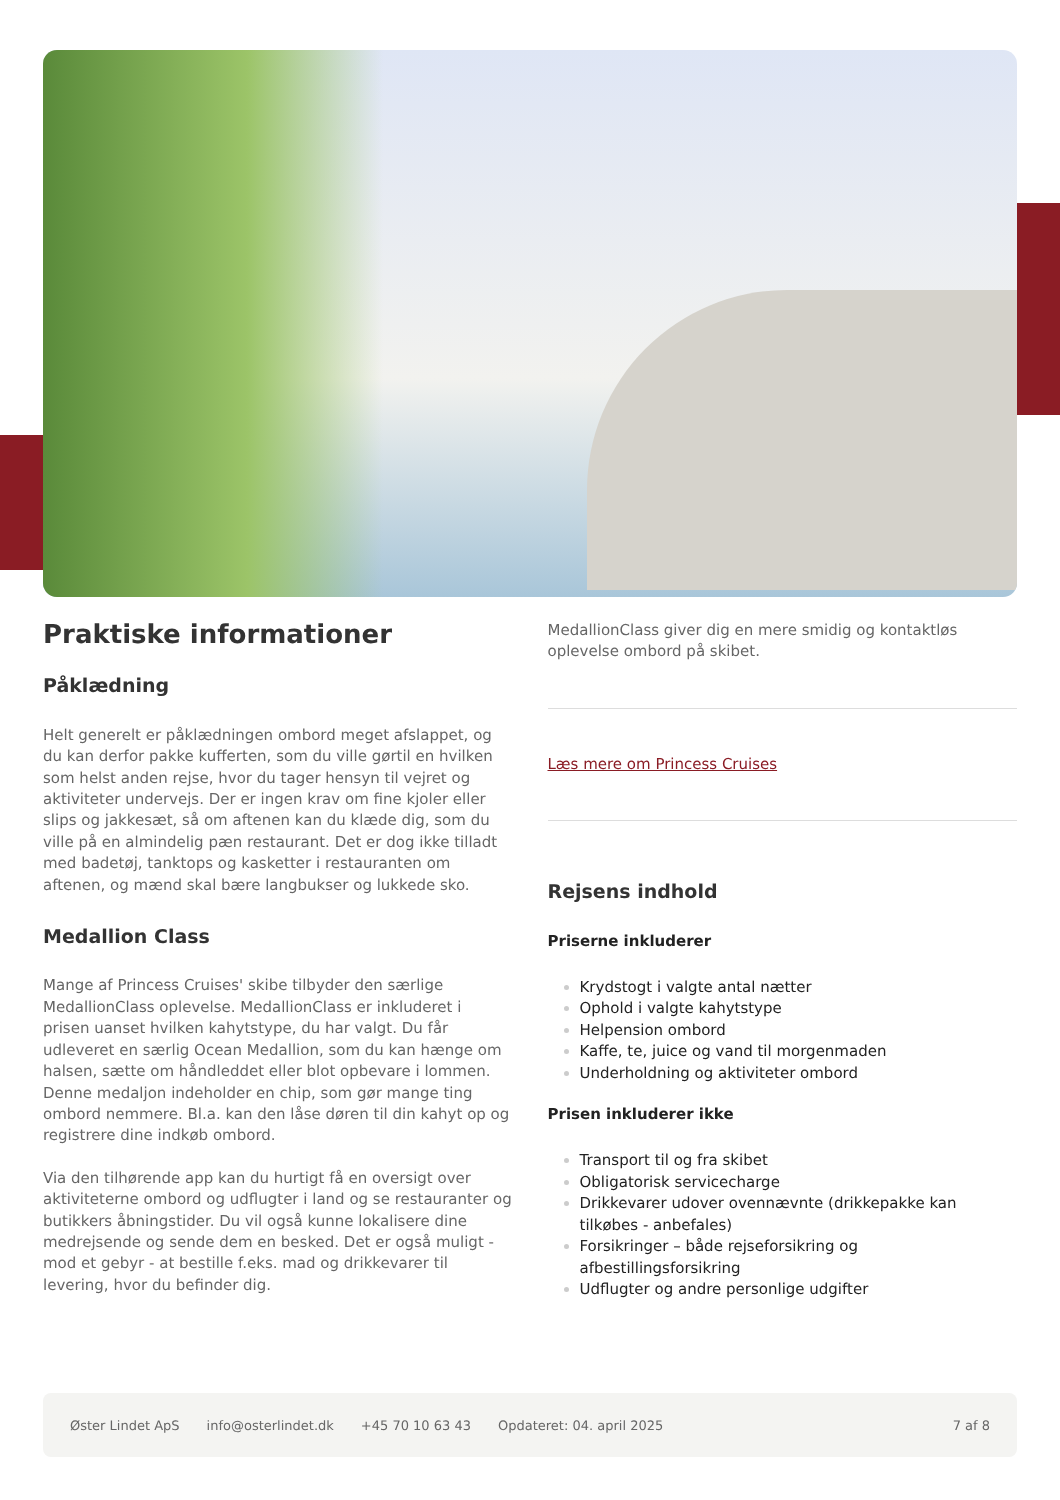Praktiske informationer
Påklædning
Helt generelt er påklædningen ombord meget afslappet, og du kan derfor pakke kufferten, som du ville gørtil en hvilken som helst anden rejse, hvor du tager hensyn til vejret og aktiviteter undervejs. Der er ingen krav om fine kjoler eller slips og jakkesæt, så om aftenen kan du klæde dig, som du ville på en almindelig pæn restaurant. Det er dog ikke tilladt med badetøj, tanktops og kasketter i restauranten om aftenen, og mænd skal bære langbukser og lukkede sko.
Medallion Class
Mange af Princess Cruises' skibe tilbyder den særlige MedallionClass oplevelse. MedallionClass er inkluderet i prisen uanset hvilken kahytstype, du har valgt. Du får udleveret en særlig Ocean Medallion, som du kan hænge om halsen, sætte om håndleddet eller blot opbevare i lommen. Denne medaljon indeholder en chip, som gør mange ting ombord nemmere. Bl.a. kan den låse døren til din kahyt op og registrere dine indkøb ombord.
Via den tilhørende app kan du hurtigt få en oversigt over aktiviteterne ombord og udflugter i land og se restauranter og butikkers åbningstider. Du vil også kunne lokalisere dine medrejsende og sende dem en besked. Det er også muligt - mod et gebyr - at bestille f.eks. mad og drikkevarer til levering, hvor du befinder dig.
MedallionClass giver dig en mere smidig og kontaktløs oplevelse ombord på skibet.
Læs mere om Princess Cruises
Rejsens indhold
Priserne inkluderer
Krydstogt i valgte antal nætter
Ophold i valgte kahytstype
Helpension ombord
Kaffe, te, juice og vand til morgenmaden
Underholdning og aktiviteter ombord
Prisen inkluderer ikke
Transport til og fra skibet
Obligatorisk servicecharge
Drikkevarer udover ovennævnte (drikkepakke kan tilkøbes - anbefales)
Forsikringer – både rejseforsikring og afbestillingsforsikring
Udflugter og andre personlige udgifter
Øster Lindet ApS info@osterlindet.dk +45 70 10 63 43 Opdateret: 04. april 2025 7 af 8